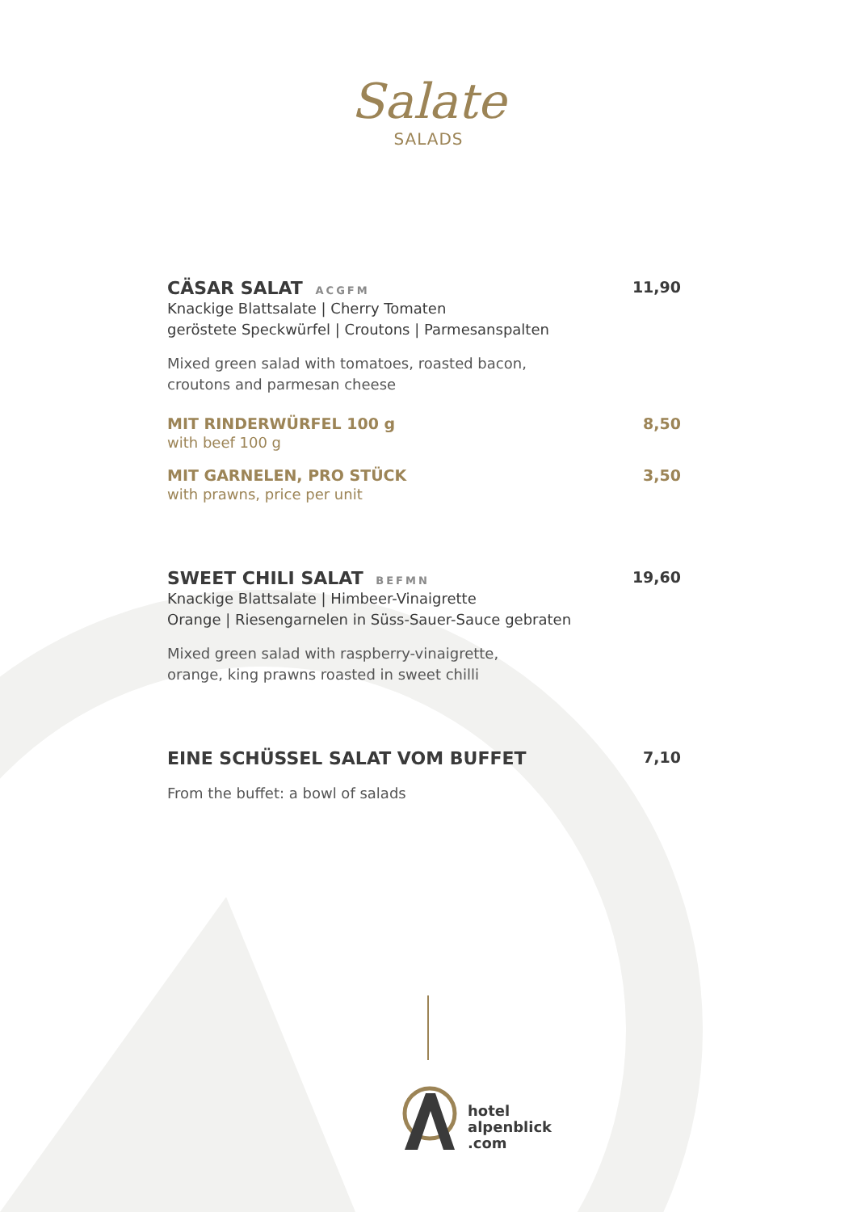Salate
SALADS
CÄSAR SALAT ACGFM
11,90
Knackige Blattsalate | Cherry Tomaten
geröstete Speckwürfel | Croutons | Parmesanspalten
Mixed green salad with tomatoes, roasted bacon,
croutons and parmesan cheese
MIT RINDERWÜRFEL 100 g 8,50
with beef 100 g
MIT GARNELEN, PRO STÜCK 3,50
with prawns, price per unit
SWEET CHILI SALAT BEFMN
19,60
Knackige Blattsalate | Himbeer-Vinaigrette
Orange | Riesengarnelen in Süss-Sauer-Sauce gebraten
Mixed green salad with raspberry-vinaigrette,
orange, king prawns roasted in sweet chilli
EINE SCHÜSSEL SALAT VOM BUFFET
7,10
From the buffet: a bowl of salads
hotel
alpenblick
.com